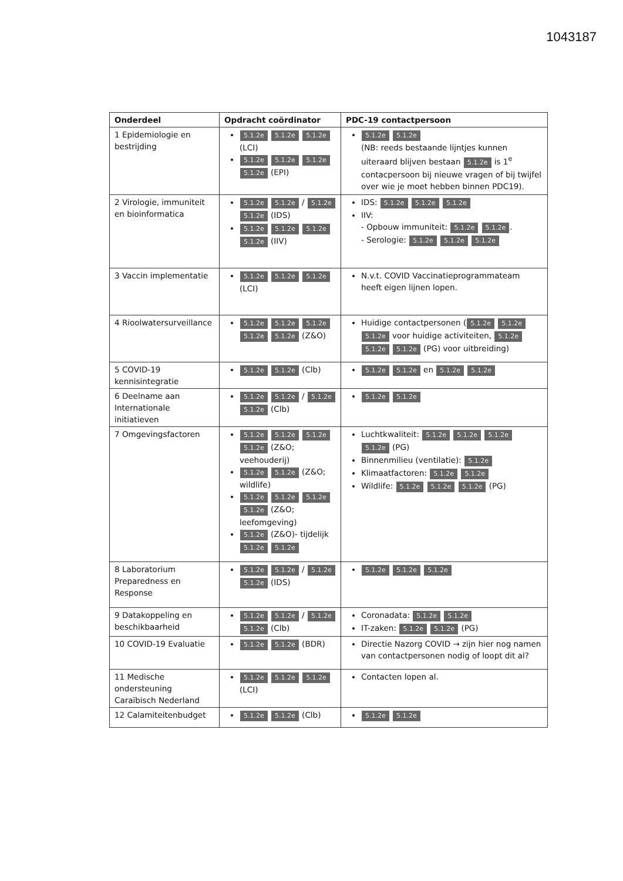1043187
| Onderdeel | Opdracht coördinator | PDC-19 contactpersoon |
| --- | --- | --- |
| 1 Epidemiologie en bestrijding | 5.1.2e 5.1.2e 5.1.2e (LCI) 5.1.2e 5.1.2e 5.1.2e 5.1.2e (EPI) | 5.1.2e 5.1.2e (NB: reeds bestaande lijntjes kunnen uiteraard blijven bestaan 5.1.2e is 1<sup>e</sup> contacpersoon bij nieuwe vragen of bij twijfel over wie je moet hebben binnen PDC19). |
| 2 Virologie, immuniteit en bioinformatica | 5.1.2e 5.1.2e / 5.1.2e 5.1.2e (IDS) 5.1.2e 5.1.2e 5.1.2e 5.1.2e (IIV) | IDS: 5.1.2e 5.1.2e 5.1.2e IIV: - Opbouw immuniteit: 5.1.2e 5.1.2e . - Serologie: 5.1.2e 5.1.2e 5.1.2e |
| 3 Vaccin implementatie | 5.1.2e 5.1.2e 5.1.2e (LCI) | N.v.t. COVID Vaccinatieprogrammateam heeft eigen lijnen lopen. |
| 4 Rioolwatersurveillance | 5.1.2e 5.1.2e 5.1.2e 5.1.2e 5.1.2e (Z&O) | Huidige contactpersonen ( 5.1.2e 5.1.2e 5.1.2e voor huidige activiteiten, 5.1.2e 5.1.2e 5.1.2e (PG) voor uitbreiding) |
| 5 COVID-19 kennisintegratie | 5.1.2e 5.1.2e (Clb) | 5.1.2e 5.1.2e en 5.1.2e 5.1.2e |
| 6 Deelname aan Internationale initiatieven | 5.1.2e 5.1.2e / 5.1.2e 5.1.2e (Clb) | 5.1.2e 5.1.2e |
| 7 Omgevingsfactoren | 5.1.2e 5.1.2e 5.1.2e 5.1.2e (Z&O; veehouderij) 5.1.2e 5.1.2e (Z&O; wildlife) 5.1.2e 5.1.2e 5.1.2e 5.1.2e (Z&O; leefomgeving) 5.1.2e (Z&O)- tijdelijk 5.1.2e 5.1.2e | Luchtkwaliteit: 5.1.2e 5.1.2e 5.1.2e 5.1.2e (PG) Binnenmilieu (ventilatie): 5.1.2e Klimaatfactoren: 5.1.2e 5.1.2e Wildlife: 5.1.2e 5.1.2e 5.1.2e (PG) |
| 8 Laboratorium Preparedness en Response | 5.1.2e 5.1.2e / 5.1.2e 5.1.2e (IDS) | 5.1.2e 5.1.2e 5.1.2e |
| 9 Datakoppeling en beschikbaarheid | 5.1.2e 5.1.2e / 5.1.2e 5.1.2e (Clb) | Coronadata: 5.1.2e 5.1.2e IT-zaken: 5.1.2e 5.1.2e (PG) |
| 10 COVID-19 Evaluatie | 5.1.2e 5.1.2e (BDR) | Directie Nazorg COVID → zijn hier nog namen van contactpersonen nodig of loopt dit al? |
| 11 Medische ondersteuning Caraïbisch Nederland | 5.1.2e 5.1.2e 5.1.2e (LCI) | Contacten lopen al. |
| 12 Calamiteitenbudget | 5.1.2e 5.1.2e (Clb) | 5.1.2e 5.1.2e |